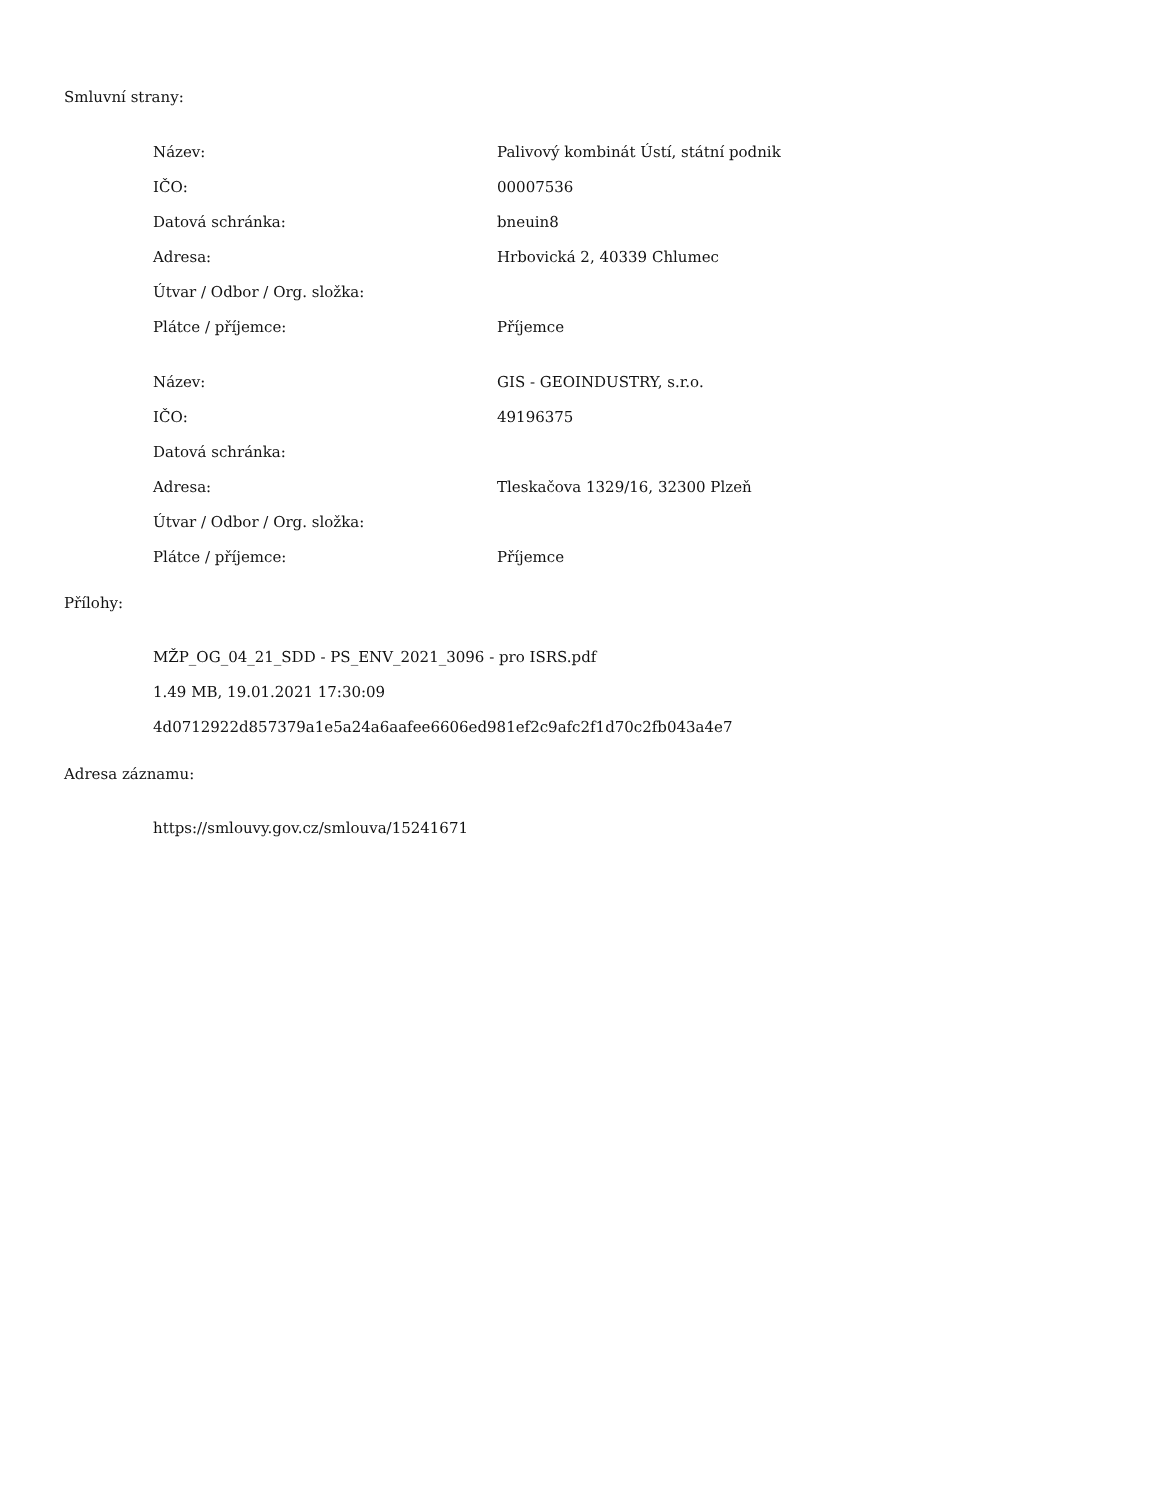Smluvní strany:
| Název: | Palivový kombinát Ústí, státní podnik |
| IČO: | 00007536 |
| Datová schránka: | bneuin8 |
| Adresa: | Hrbovická 2, 40339 Chlumec |
| Útvar / Odbor / Org. složka: | |
| Plátce / příjemce: | Příjemce |
| Název: | GIS - GEOINDUSTRY, s.r.o. |
| IČO: | 49196375 |
| Datová schránka: | |
| Adresa: | Tleskačova 1329/16, 32300 Plzeň |
| Útvar / Odbor / Org. složka: | |
| Plátce / příjemce: | Příjemce |
Přílohy:
MŽP_OG_04_21_SDD - PS_ENV_2021_3096 - pro ISRS.pdf
1.49 MB, 19.01.2021 17:30:09
4d0712922d857379a1e5a24a6aafee6606ed981ef2c9afc2f1d70c2fb043a4e7
Adresa záznamu:
https://smlouvy.gov.cz/smlouva/15241671